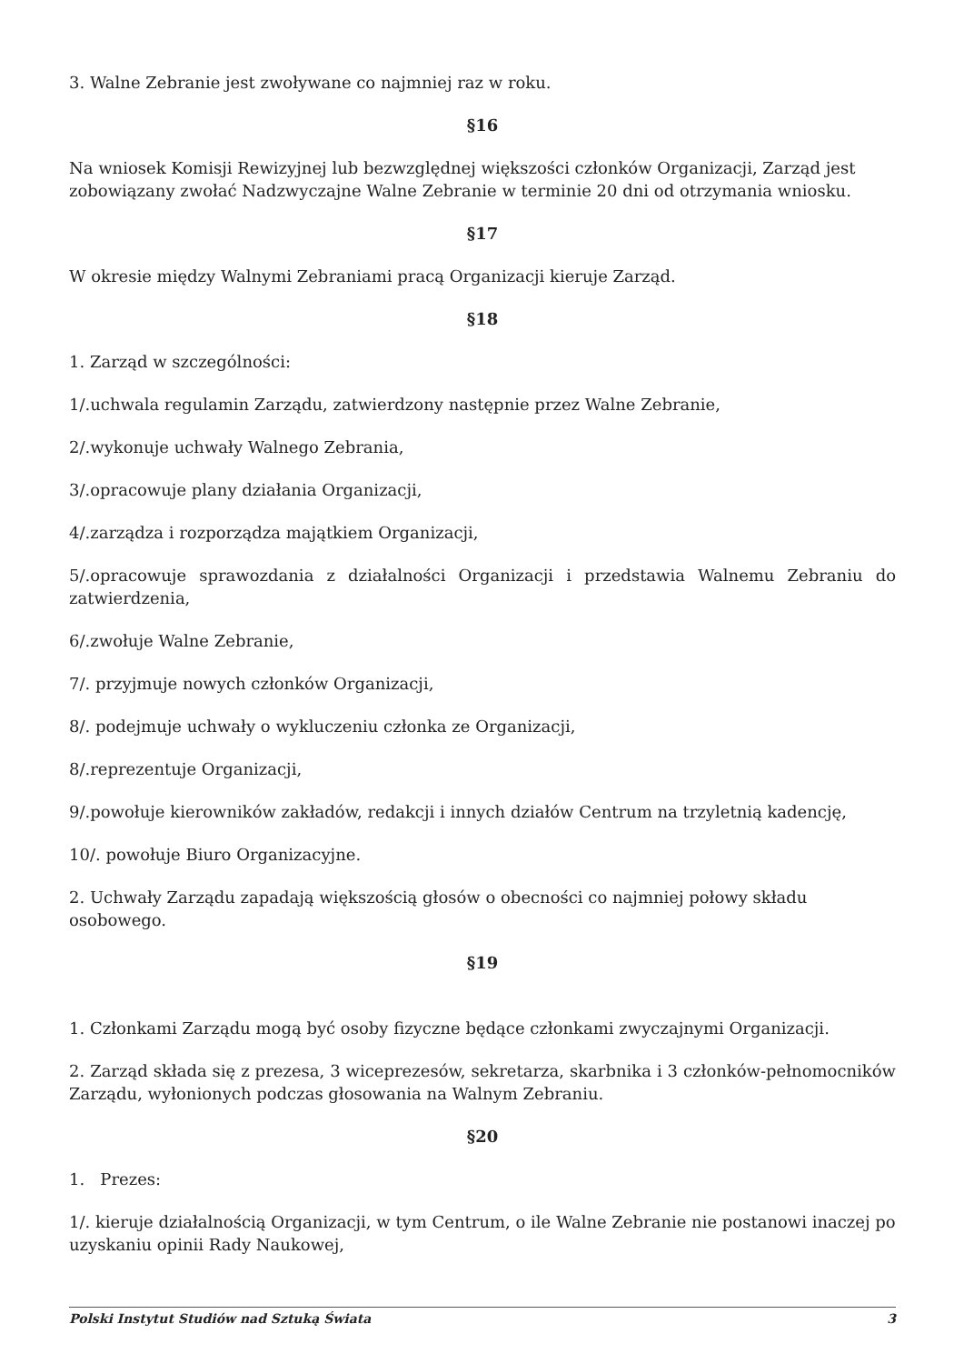3. Walne Zebranie jest zwoływane co najmniej raz w roku.
§16
Na wniosek Komisji Rewizyjnej lub bezwzględnej większości członków Organizacji, Zarząd jest zobowiązany zwołać Nadzwyczajne Walne Zebranie w terminie 20 dni od otrzymania wniosku.
§17
W okresie między Walnymi Zebraniami pracą Organizacji kieruje Zarząd.
§18
1. Zarząd w szczególności:
1/.uchwala regulamin Zarządu, zatwierdzony następnie przez Walne Zebranie,
2/.wykonuje uchwały Walnego Zebrania,
3/.opracowuje plany działania Organizacji,
4/.zarządza i rozporządza majątkiem Organizacji,
5/.opracowuje sprawozdania z działalności Organizacji i przedstawia Walnemu Zebraniu do zatwierdzenia,
6/.zwołuje Walne Zebranie,
7/. przyjmuje nowych członków Organizacji,
8/. podejmuje uchwały o wykluczeniu członka ze Organizacji,
8/.reprezentuje Organizacji,
9/.powołuje kierowników zakładów, redakcji i innych działów Centrum na trzyletnią kadencję,
10/. powołuje Biuro Organizacyjne.
2. Uchwały Zarządu zapadają większością głosów o obecności co najmniej połowy składu osobowego.
§19
1. Członkami Zarządu mogą być osoby fizyczne będące członkami zwyczajnymi Organizacji.
2. Zarząd składa się z prezesa, 3 wiceprezesów, sekretarza, skarbnika i 3 członków-pełnomocników Zarządu, wyłonionych podczas głosowania na Walnym Zebraniu.
§20
1. Prezes:
1/. kieruje działalnością Organizacji, w tym Centrum, o ile Walne Zebranie nie postanowi inaczej po uzyskaniu opinii Rady Naukowej,
Polski Instytut Studiów nad Sztuką Świata 3